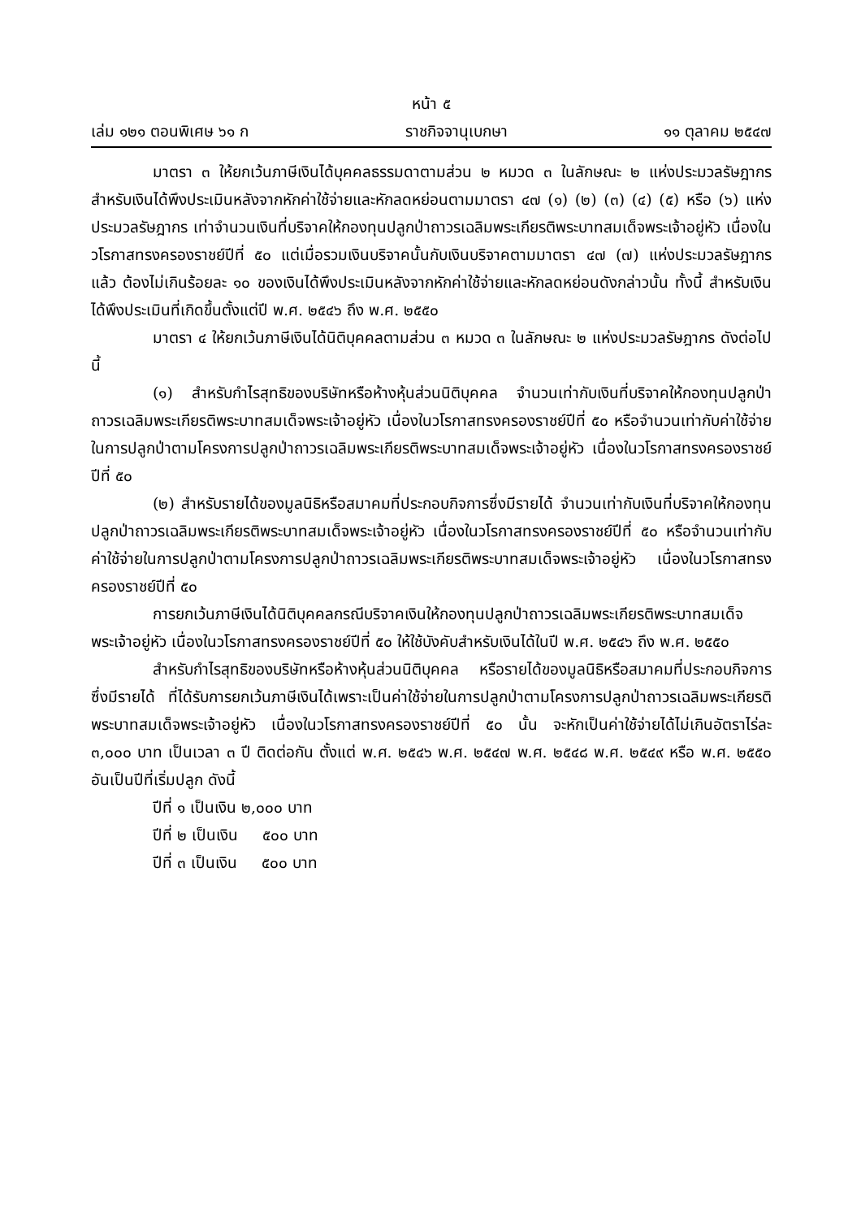หน้า ๕
เล่ม ๑๒๑ ตอนพิเศษ ๖๑ ก ราชกิจจานุเบกษา ๑๑ ตุลาคม ๒๕๔๗
มาตรา ๓ ให้ยกเว้นภาษีเงินได้บุคคลธรรมดาตามส่วน ๒ หมวด ๓ ในลักษณะ ๒ แห่งประมวลรัษฎากร สำหรับเงินได้พึงประเมินหลังจากหักค่าใช้จ่ายและหักลดหย่อนตามมาตรา ๔๗ (๑) (๒) (๓) (๔) (๕) หรือ (๖) แห่งประมวลรัษฎากร เท่าจำนวนเงินที่บริจาคให้กองทุนปลูกป่าถาวรเฉลิมพระเกียรติพระบาทสมเด็จพระเจ้าอยู่หัว เนื่องในวโรกาสทรงครองราชย์ปีที่ ๕๐ แต่เมื่อรวมเงินบริจาคนั้นกับเงินบริจาคตามมาตรา ๔๗ (๗) แห่งประมวลรัษฎากรแล้ว ต้องไม่เกินร้อยละ ๑๐ ของเงินได้พึงประเมินหลังจากหักค่าใช้จ่ายและหักลดหย่อนดังกล่าวนั้น ทั้งนี้ สำหรับเงินได้พึงประเมินที่เกิดขึ้นตั้งแต่ปี พ.ศ. ๒๕๔๖ ถึง พ.ศ. ๒๕๕๐
มาตรา ๔ ให้ยกเว้นภาษีเงินได้นิติบุคคลตามส่วน ๓ หมวด ๓ ในลักษณะ ๒ แห่งประมวลรัษฎากร ดังต่อไปนี้
(๑) สำหรับกำไรสุทธิของบริษัทหรือห้างหุ้นส่วนนิติบุคคล จำนวนเท่ากับเงินที่บริจาคให้กองทุนปลูกป่าถาวรเฉลิมพระเกียรติพระบาทสมเด็จพระเจ้าอยู่หัว เนื่องในวโรกาสทรงครองราชย์ปีที่ ๕๐ หรือจำนวนเท่ากับค่าใช้จ่ายในการปลูกป่าตามโครงการปลูกป่าถาวรเฉลิมพระเกียรติพระบาทสมเด็จพระเจ้าอยู่หัว เนื่องในวโรกาสทรงครองราชย์ปีที่ ๕๐
(๒) สำหรับรายได้ของมูลนิธิหรือสมาคมที่ประกอบกิจการซึ่งมีรายได้ จำนวนเท่ากับเงินที่บริจาคให้กองทุนปลูกป่าถาวรเฉลิมพระเกียรติพระบาทสมเด็จพระเจ้าอยู่หัว เนื่องในวโรกาสทรงครองราชย์ปีที่ ๕๐ หรือจำนวนเท่ากับค่าใช้จ่ายในการปลูกป่าตามโครงการปลูกป่าถาวรเฉลิมพระเกียรติพระบาทสมเด็จพระเจ้าอยู่หัว เนื่องในวโรกาสทรงครองราชย์ปีที่ ๕๐
การยกเว้นภาษีเงินได้นิติบุคคลกรณีบริจาคเงินให้กองทุนปลูกป่าถาวรเฉลิมพระเกียรติพระบาทสมเด็จพระเจ้าอยู่หัว เนื่องในวโรกาสทรงครองราชย์ปีที่ ๕๐ ให้ใช้บังคับสำหรับเงินได้ในปี พ.ศ. ๒๕๔๖ ถึง พ.ศ. ๒๕๕๐
สำหรับกำไรสุทธิของบริษัทหรือห้างหุ้นส่วนนิติบุคคล หรือรายได้ของมูลนิธิหรือสมาคมที่ประกอบกิจการซึ่งมีรายได้ ที่ได้รับการยกเว้นภาษีเงินได้เพราะเป็นค่าใช้จ่ายในการปลูกป่าตามโครงการปลูกป่าถาวรเฉลิมพระเกียรติพระบาทสมเด็จพระเจ้าอยู่หัว เนื่องในวโรกาสทรงครองราชย์ปีที่ ๕๐ นั้น จะหักเป็นค่าใช้จ่ายได้ไม่เกินอัตราไร่ละ ๓,๐๐๐ บาท เป็นเวลา ๓ ปี ติดต่อกัน ตั้งแต่ พ.ศ. ๒๕๔๖ พ.ศ. ๒๕๔๗ พ.ศ. ๒๕๔๘ พ.ศ. ๒๕๔๙ หรือ พ.ศ. ๒๕๕๐ อันเป็นปีที่เริ่มปลูก ดังนี้
ปีที่ ๑ เป็นเงิน ๒,๐๐๐ บาท
ปีที่ ๒ เป็นเงิน ๕๐๐ บาท
ปีที่ ๓ เป็นเงิน ๕๐๐ บาท